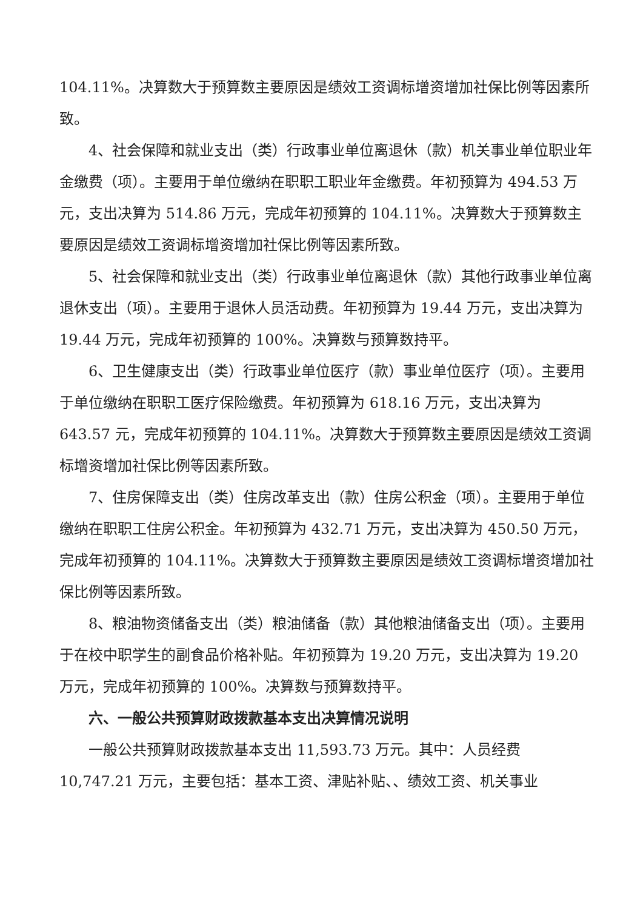104.11%。决算数大于预算数主要原因是绩效工资调标增资增加社保比例等因素所致。
4、社会保障和就业支出（类）行政事业单位离退休（款）机关事业单位职业年金缴费（项）。主要用于单位缴纳在职职工职业年金缴费。年初预算为 494.53 万元，支出决算为 514.86 万元，完成年初预算的 104.11%。决算数大于预算数主要原因是绩效工资调标增资增加社保比例等因素所致。
5、社会保障和就业支出（类）行政事业单位离退休（款）其他行政事业单位离退休支出（项）。主要用于退休人员活动费。年初预算为 19.44 万元，支出决算为 19.44 万元，完成年初预算的 100%。决算数与预算数持平。
6、卫生健康支出（类）行政事业单位医疗（款）事业单位医疗（项）。主要用于单位缴纳在职职工医疗保险缴费。年初预算为 618.16 万元，支出决算为 643.57 元，完成年初预算的 104.11%。决算数大于预算数主要原因是绩效工资调标增资增加社保比例等因素所致。
7、住房保障支出（类）住房改革支出（款）住房公积金（项）。主要用于单位缴纳在职职工住房公积金。年初预算为 432.71 万元，支出决算为 450.50 万元，完成年初预算的 104.11%。决算数大于预算数主要原因是绩效工资调标增资增加社保比例等因素所致。
8、粮油物资储备支出（类）粮油储备（款）其他粮油储备支出（项）。主要用于在校中职学生的副食品价格补贴。年初预算为 19.20 万元，支出决算为 19.20 万元，完成年初预算的 100%。决算数与预算数持平。
六、一般公共预算财政拨款基本支出决算情况说明
一般公共预算财政拨款基本支出 11,593.73 万元。其中：人员经费 10,747.21 万元，主要包括：基本工资、津贴补贴、、绩效工资、机关事业